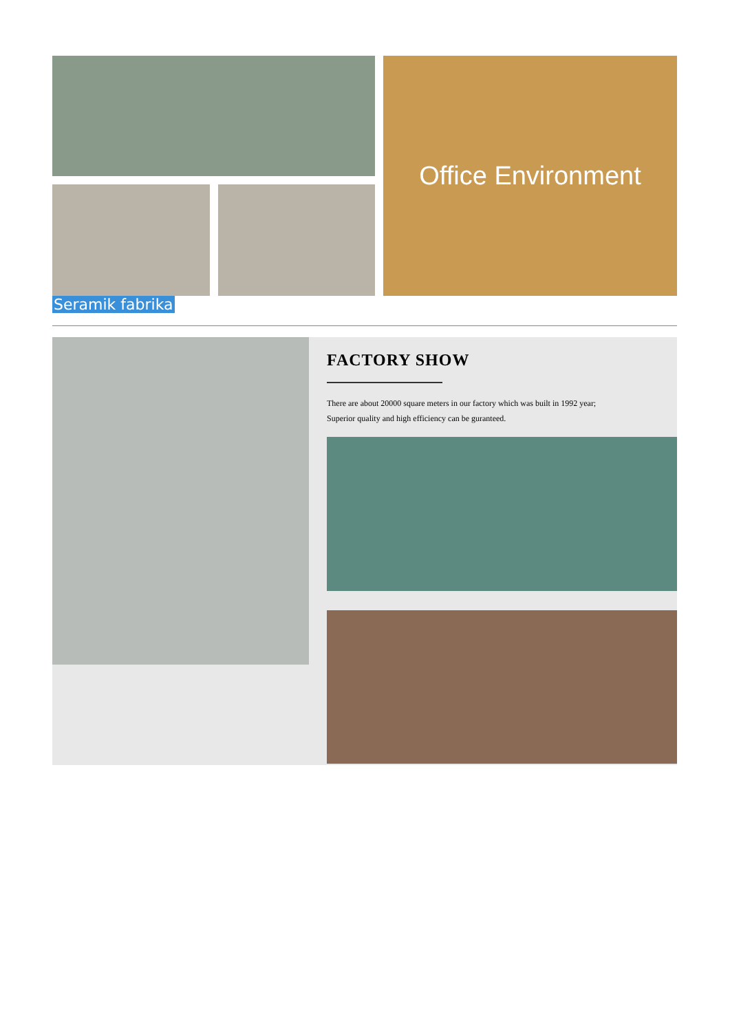Office Environment
Seramik fabrika
FACTORY SHOW
There are about 20000 square meters in our factory which was built in 1992 year;
Superior quality and high efficiency can be guranteed.